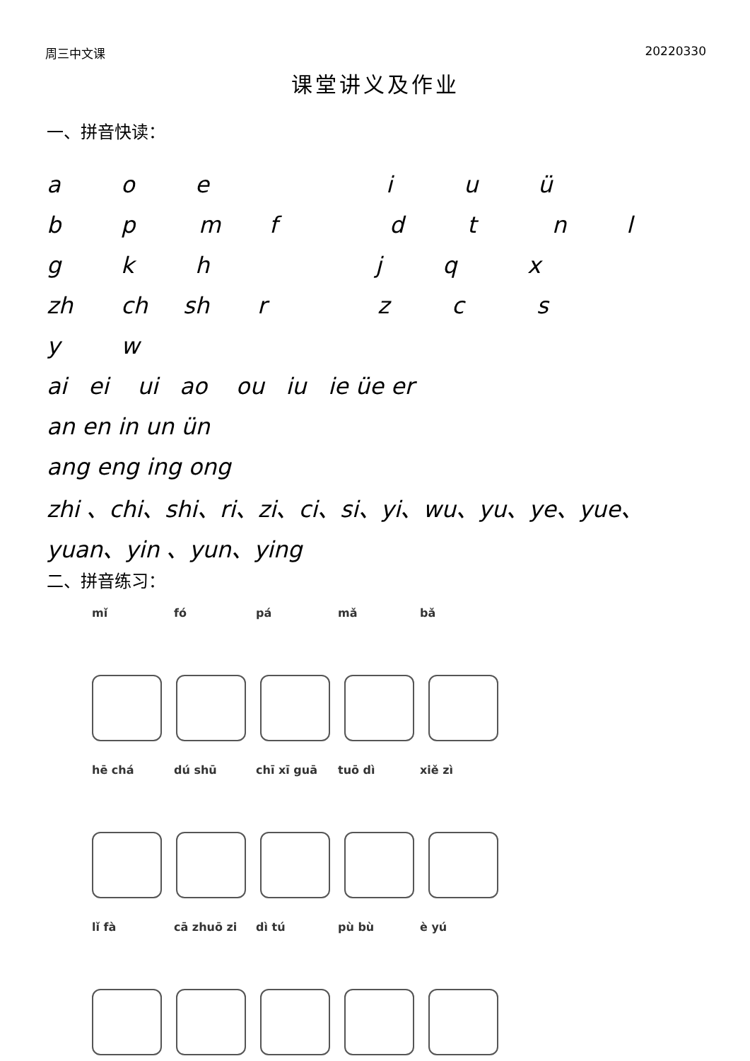周三中文课 20220330
课堂讲义及作业
一、拼音快读：
aoeiuü
bpmfdtnl
gkhjqx
zh ch sh rzcs
yw
ai ei ui ao ou iu ie üe er
an en in un ün
ang eng ing ong
zhi 、chi、shi、ri、zi、ci、si、yi、wu、yu、ye、yue、
yuan、yin 、yun、ying
二、拼音练习：
mǐ fó pá mǎ bǎ
hē chá dú shū chī xī guā tuō dì xiě zì
lǐ fà cā zhuō zi dì tú pù bù è yú